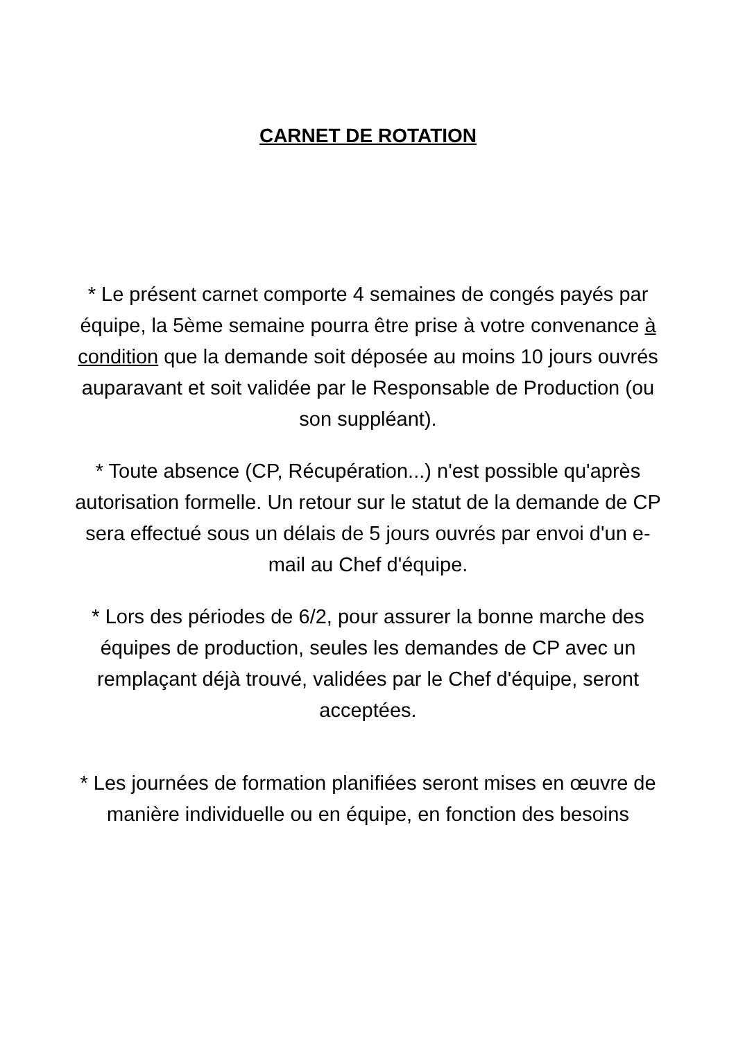CARNET DE ROTATION
* Le présent carnet comporte 4 semaines de congés payés par équipe, la 5ème semaine pourra être prise à votre convenance à condition que la demande soit déposée au moins 10 jours ouvrés auparavant et soit validée par le Responsable de Production (ou son suppléant).
* Toute absence (CP, Récupération...) n'est possible qu'après autorisation formelle. Un retour sur le statut de la demande de CP sera effectué sous un délais de 5 jours ouvrés par envoi d'un e-mail au Chef d'équipe.
* Lors des périodes de 6/2, pour assurer la bonne marche des équipes de production, seules les demandes de CP avec un remplaçant déjà trouvé, validées par le Chef d'équipe, seront acceptées.
* Les journées de formation planifiées seront mises en œuvre de manière individuelle ou en équipe, en fonction des besoins